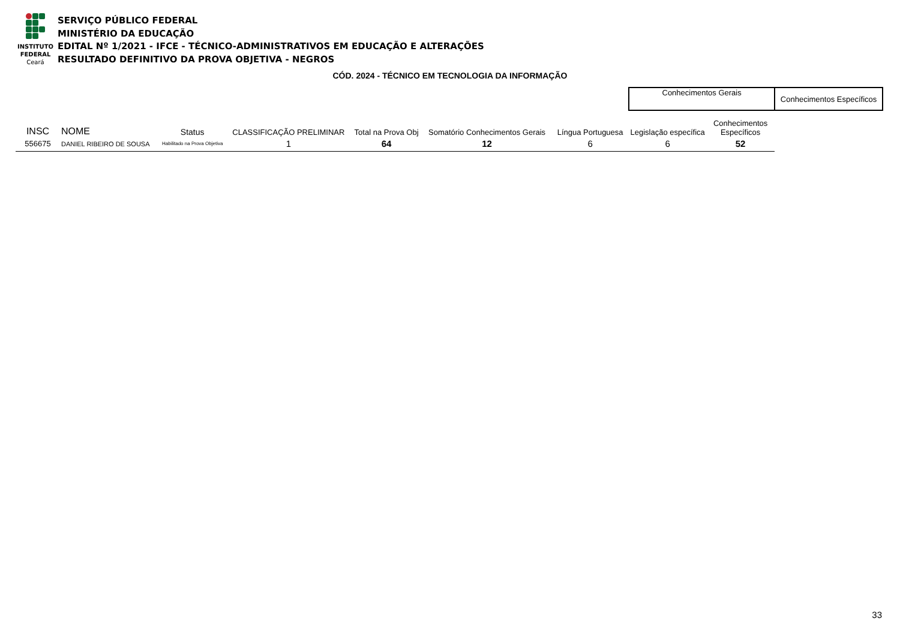INSTITUTO
FEDERAL
Ceará
SERVIÇO PÚBLICO FEDERAL
MINISTÉRIO DA EDUCAÇÃO
EDITAL Nº 1/2021 - IFCE - TÉCNICO-ADMINISTRATIVOS EM EDUCAÇÃO E ALTERAÇÕES
RESULTADO DEFINITIVO DA PROVA OBJETIVA - NEGROS
CÓD. 2024 - TÉCNICO EM TECNOLOGIA DA INFORMAÇÃO
| | | | | | | | Conhecimentos Gerais | | Conhecimentos Específicos |
| INSC | NOME | Status | CLASSIFICAÇÃO PRELIMINAR | Total na Prova Obj | Somatório Conhecimentos Gerais | Língua Portuguesa | Legislação específica | Conhecimentos Específicos | |
| 556675 | DANIEL RIBEIRO DE SOUSA | Habilitado na Prova Objetiva | 1 | 64 | 12 | 6 | 6 | 52 | |
33